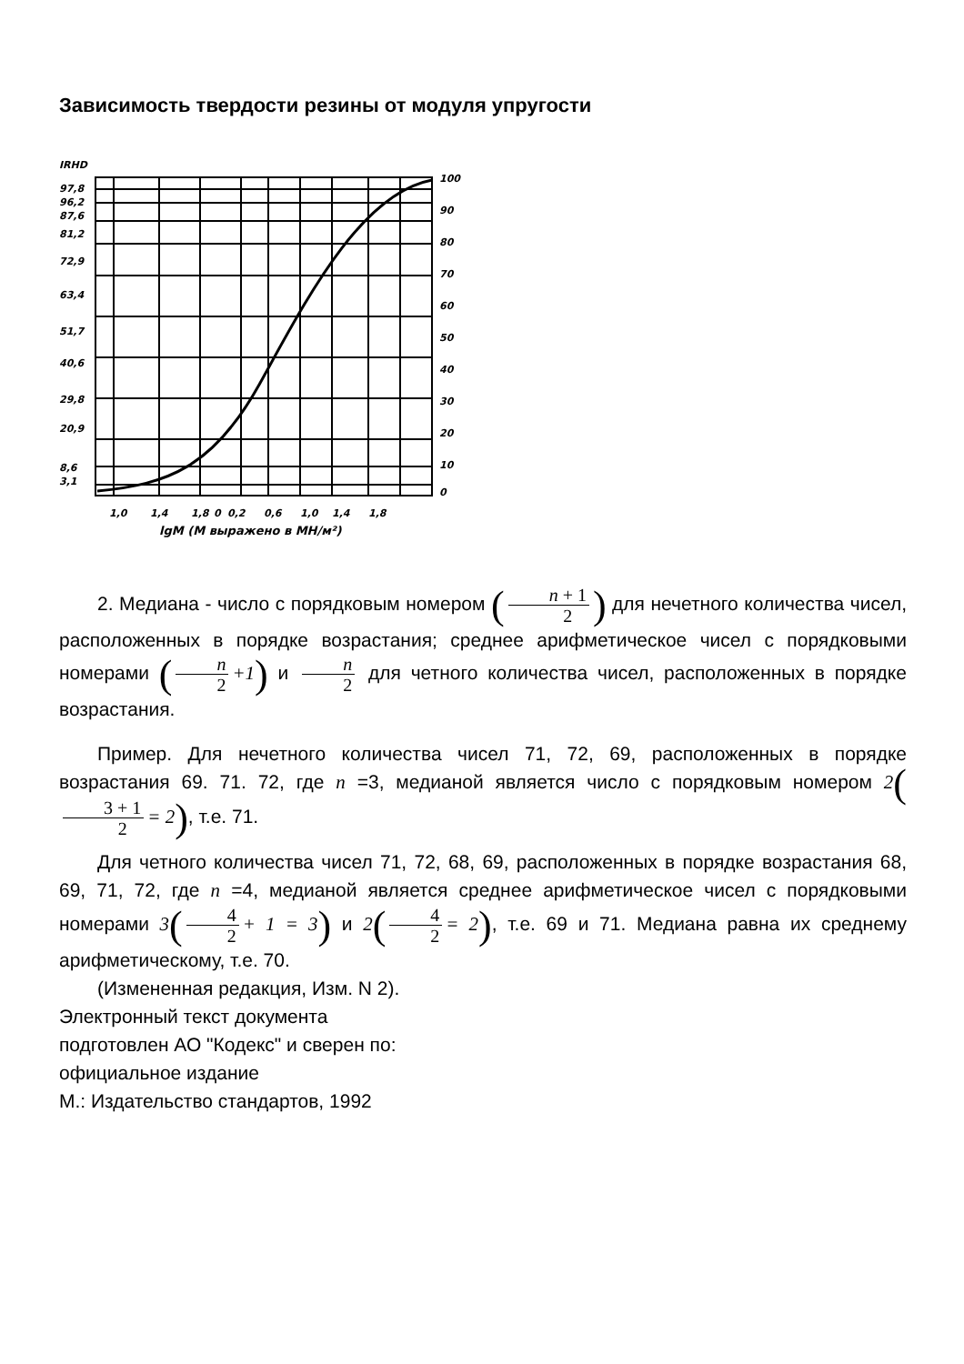Зависимость твердости резины от модуля упругости
IRHD
97,8
96,2
87,6
81,2
72,9
63,4
51,7
40,6
29,8
20,9
8,6
3,1
100
90
80
70
60
50
40
30
20
10
0
1,0
1,4
1,8
0
0,2
0,6
1,0
1,4
1,8
lgM (M выражено в МН/м²)
2. Медиана - число с порядковым номером (n + 1 2) для нечетного количества чисел, расположенных в порядке возрастания; среднее арифметическое чисел с порядковыми номерами (n 2 +1) и n 2 для четного количества чисел, расположенных в порядке возрастания.
Пример. Для нечетного количества чисел 71, 72, 69, расположенных в порядке возрастания 69. 71. 72, где n =3, медианой является число с порядковым номером 2(3 + 1 2 = 2), т.е. 71.
Для четного количества чисел 71, 72, 68, 69, расположенных в порядке возрастания 68, 69, 71, 72, где n =4, медианой является среднее арифметическое чисел с порядковыми номерами 3(4 2 + 1 = 3) и 2(4 2 = 2), т.е. 69 и 71. Медиана равна их среднему арифметическому, т.е. 70.
(Измененная редакция, Изм. N 2).
Электронный текст документа
подготовлен АО "Кодекс" и сверен по:
официальное издание
М.: Издательство стандартов, 1992